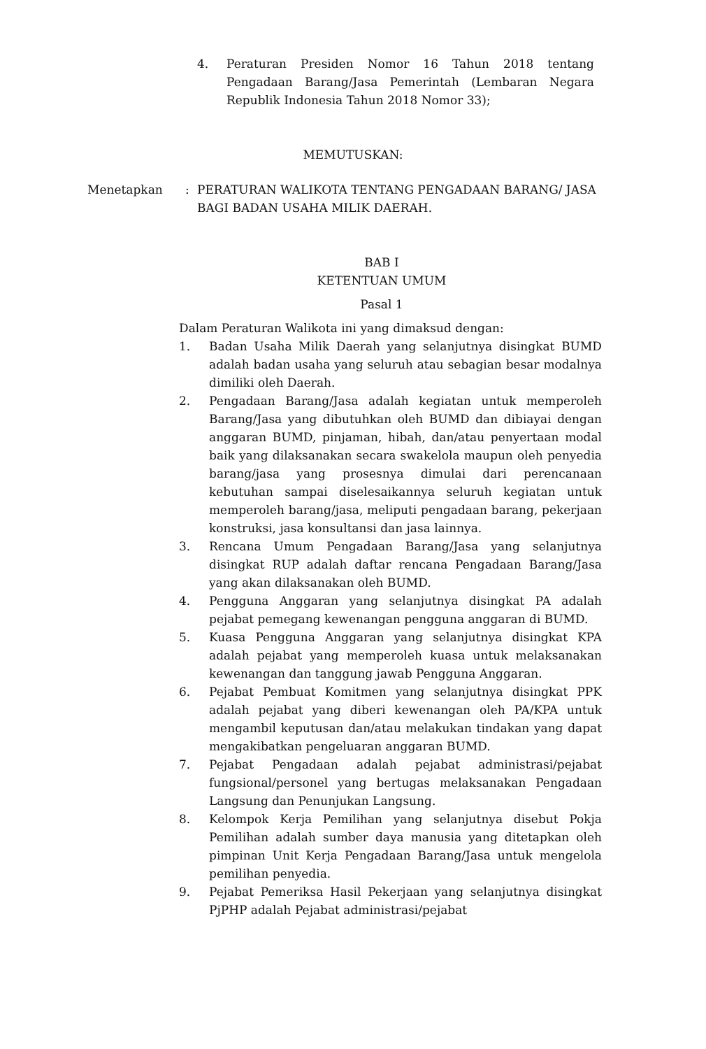4. Peraturan Presiden Nomor 16 Tahun 2018 tentang Pengadaan Barang/Jasa Pemerintah (Lembaran Negara Republik Indonesia Tahun 2018 Nomor 33);
MEMUTUSKAN:
Menetapkan : PERATURAN WALIKOTA TENTANG PENGADAAN BARANG/ JASA BAGI BADAN USAHA MILIK DAERAH.
BAB I
KETENTUAN UMUM
Pasal 1
Dalam Peraturan Walikota ini yang dimaksud dengan:
1. Badan Usaha Milik Daerah yang selanjutnya disingkat BUMD adalah badan usaha yang seluruh atau sebagian besar modalnya dimiliki oleh Daerah.
2. Pengadaan Barang/Jasa adalah kegiatan untuk memperoleh Barang/Jasa yang dibutuhkan oleh BUMD dan dibiayai dengan anggaran BUMD, pinjaman, hibah, dan/atau penyertaan modal baik yang dilaksanakan secara swakelola maupun oleh penyedia barang/jasa yang prosesnya dimulai dari perencanaan kebutuhan sampai diselesaikannya seluruh kegiatan untuk memperoleh barang/jasa, meliputi pengadaan barang, pekerjaan konstruksi, jasa konsultansi dan jasa lainnya.
3. Rencana Umum Pengadaan Barang/Jasa yang selanjutnya disingkat RUP adalah daftar rencana Pengadaan Barang/Jasa yang akan dilaksanakan oleh BUMD.
4. Pengguna Anggaran yang selanjutnya disingkat PA adalah pejabat pemegang kewenangan pengguna anggaran di BUMD.
5. Kuasa Pengguna Anggaran yang selanjutnya disingkat KPA adalah pejabat yang memperoleh kuasa untuk melaksanakan kewenangan dan tanggung jawab Pengguna Anggaran.
6. Pejabat Pembuat Komitmen yang selanjutnya disingkat PPK adalah pejabat yang diberi kewenangan oleh PA/KPA untuk mengambil keputusan dan/atau melakukan tindakan yang dapat mengakibatkan pengeluaran anggaran BUMD.
7. Pejabat Pengadaan adalah pejabat administrasi/pejabat fungsional/personel yang bertugas melaksanakan Pengadaan Langsung dan Penunjukan Langsung.
8. Kelompok Kerja Pemilihan yang selanjutnya disebut Pokja Pemilihan adalah sumber daya manusia yang ditetapkan oleh pimpinan Unit Kerja Pengadaan Barang/Jasa untuk mengelola pemilihan penyedia.
9. Pejabat Pemeriksa Hasil Pekerjaan yang selanjutnya disingkat PjPHP adalah Pejabat administrasi/pejabat